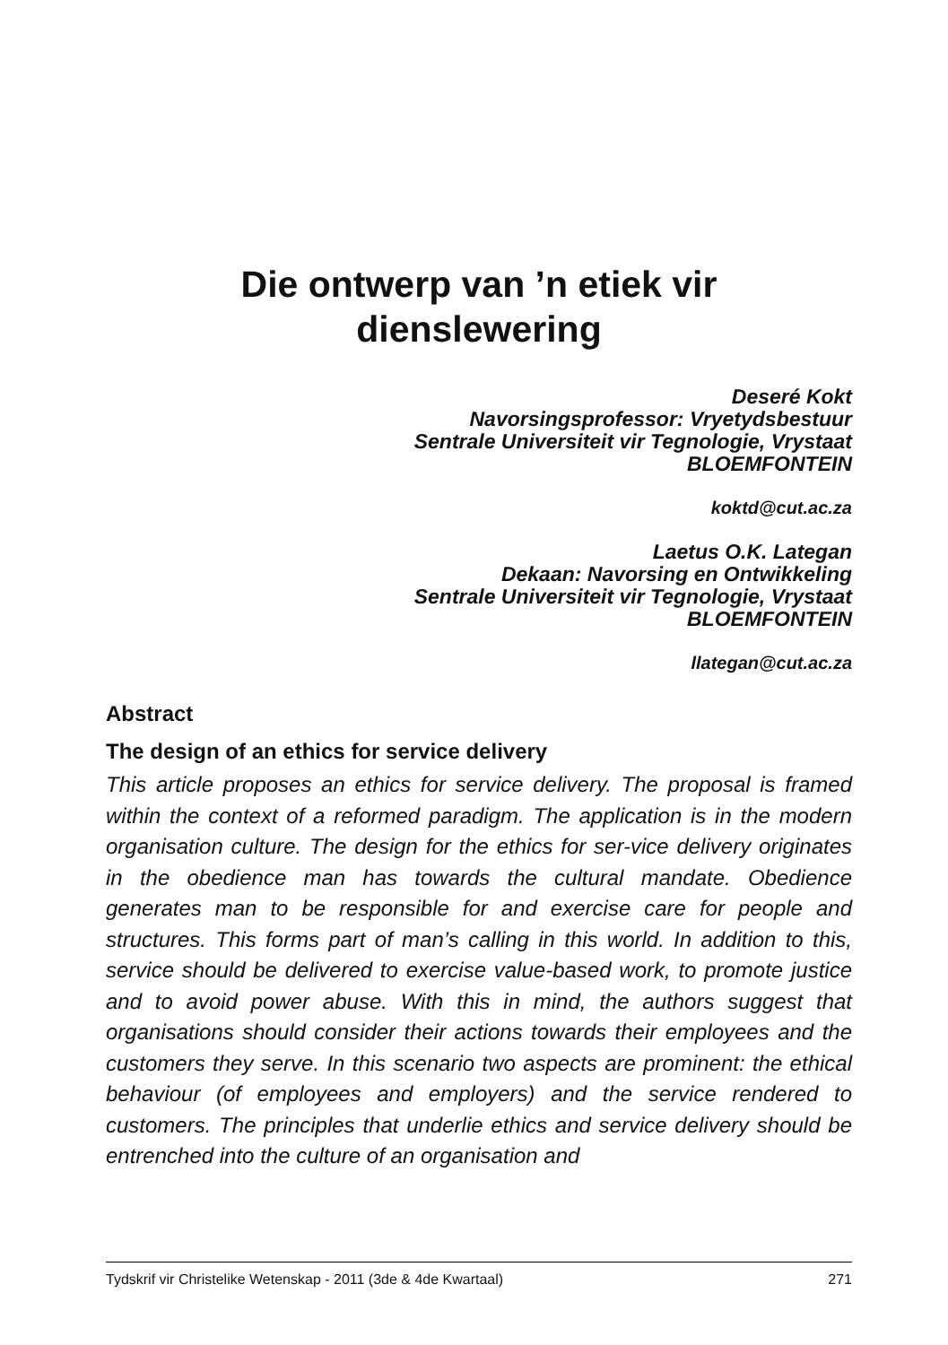Die ontwerp van ’n etiek vir
dienslewering
Deseré Kokt
Navorsingsprofessor: Vryetydsbestuur
Sentrale Universiteit vir Tegnologie, Vrystaat
BLOEMFONTEIN
koktd@cut.ac.za
Laetus O.K. Lategan
Dekaan: Navorsing en Ontwikkeling
Sentrale Universiteit vir Tegnologie, Vrystaat
BLOEMFONTEIN
llategan@cut.ac.za
Abstract
The design of an ethics for service delivery
This article proposes an ethics for service delivery. The proposal is framed within the context of a reformed paradigm. The application is in the modern organisation culture. The design for the ethics for ser-vice delivery originates in the obedience man has towards the cultural mandate. Obedience generates man to be responsible for and exercise care for people and structures. This forms part of man’s calling in this world. In addition to this, service should be delivered to exercise value-based work, to promote justice and to avoid power abuse. With this in mind, the authors suggest that organisations should consider their actions towards their employees and the customers they serve. In this scenario two aspects are prominent: the ethical behaviour (of employees and employers) and the service rendered to customers. The principles that underlie ethics and service delivery should be entrenched into the culture of an organisation and
Tydskrif vir Christelike Wetenskap - 2011 (3de & 4de Kwartaal) 271